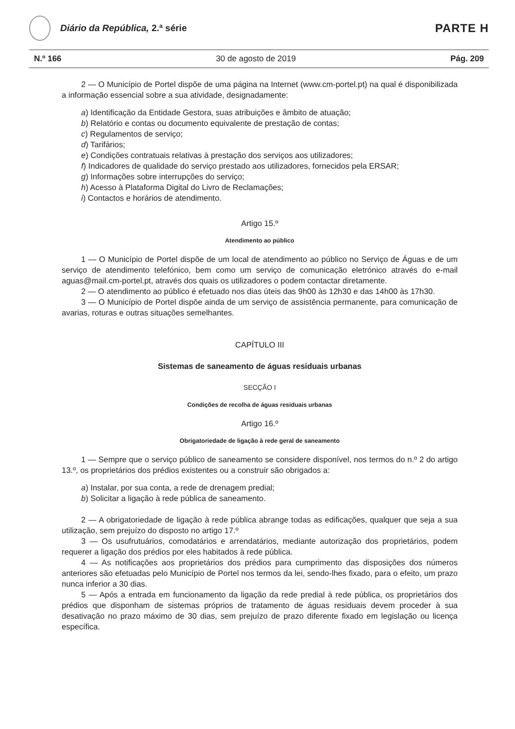Diário da República, 2.ª série
PARTE H
N.º 166 30 de agosto de 2019 Pág. 209
2 — O Município de Portel dispõe de uma página na Internet (www.cm-portel.pt) na qual é disponibilizada a informação essencial sobre a sua atividade, designadamente:
a) Identificação da Entidade Gestora, suas atribuições e âmbito de atuação;
b) Relatório e contas ou documento equivalente de prestação de contas;
c) Regulamentos de serviço;
d) Tarifários;
e) Condições contratuais relativas à prestação dos serviços aos utilizadores;
f) Indicadores de qualidade do serviço prestado aos utilizadores, fornecidos pela ERSAR;
g) Informações sobre interrupções do serviço;
h) Acesso à Plataforma Digital do Livro de Reclamações;
i) Contactos e horários de atendimento.
Artigo 15.º
Atendimento ao público
1 — O Município de Portel dispõe de um local de atendimento ao público no Serviço de Águas e de um serviço de atendimento telefónico, bem como um serviço de comunicação eletrónico através do e-mail aguas@mail.cm-portel.pt, através dos quais os utilizadores o podem contactar diretamente.
2 — O atendimento ao público é efetuado nos dias úteis das 9h00 às 12h30 e das 14h00 às 17h30.
3 — O Município de Portel dispõe ainda de um serviço de assistência permanente, para comunicação de avarias, roturas e outras situações semelhantes.
CAPÍTULO III
Sistemas de saneamento de águas residuais urbanas
SECÇÃO I
Condições de recolha de águas residuais urbanas
Artigo 16.º
Obrigatoriedade de ligação à rede geral de saneamento
1 — Sempre que o serviço público de saneamento se considere disponível, nos termos do n.º 2 do artigo 13.º, os proprietários dos prédios existentes ou a construir são obrigados a:
a) Instalar, por sua conta, a rede de drenagem predial;
b) Solicitar a ligação à rede pública de saneamento.
2 — A obrigatoriedade de ligação à rede pública abrange todas as edificações, qualquer que seja a sua utilização, sem prejuízo do disposto no artigo 17.º
3 — Os usufrutuários, comodatários e arrendatários, mediante autorização dos proprietários, podem requerer a ligação dos prédios por eles habitados à rede pública.
4 — As notificações aos proprietários dos prédios para cumprimento das disposições dos números anteriores são efetuadas pelo Município de Portel nos termos da lei, sendo-lhes fixado, para o efeito, um prazo nunca inferior a 30 dias.
5 — Após a entrada em funcionamento da ligação da rede predial à rede pública, os proprietários dos prédios que disponham de sistemas próprios de tratamento de águas residuais devem proceder à sua desativação no prazo máximo de 30 dias, sem prejuízo de prazo diferente fixado em legislação ou licença específica.